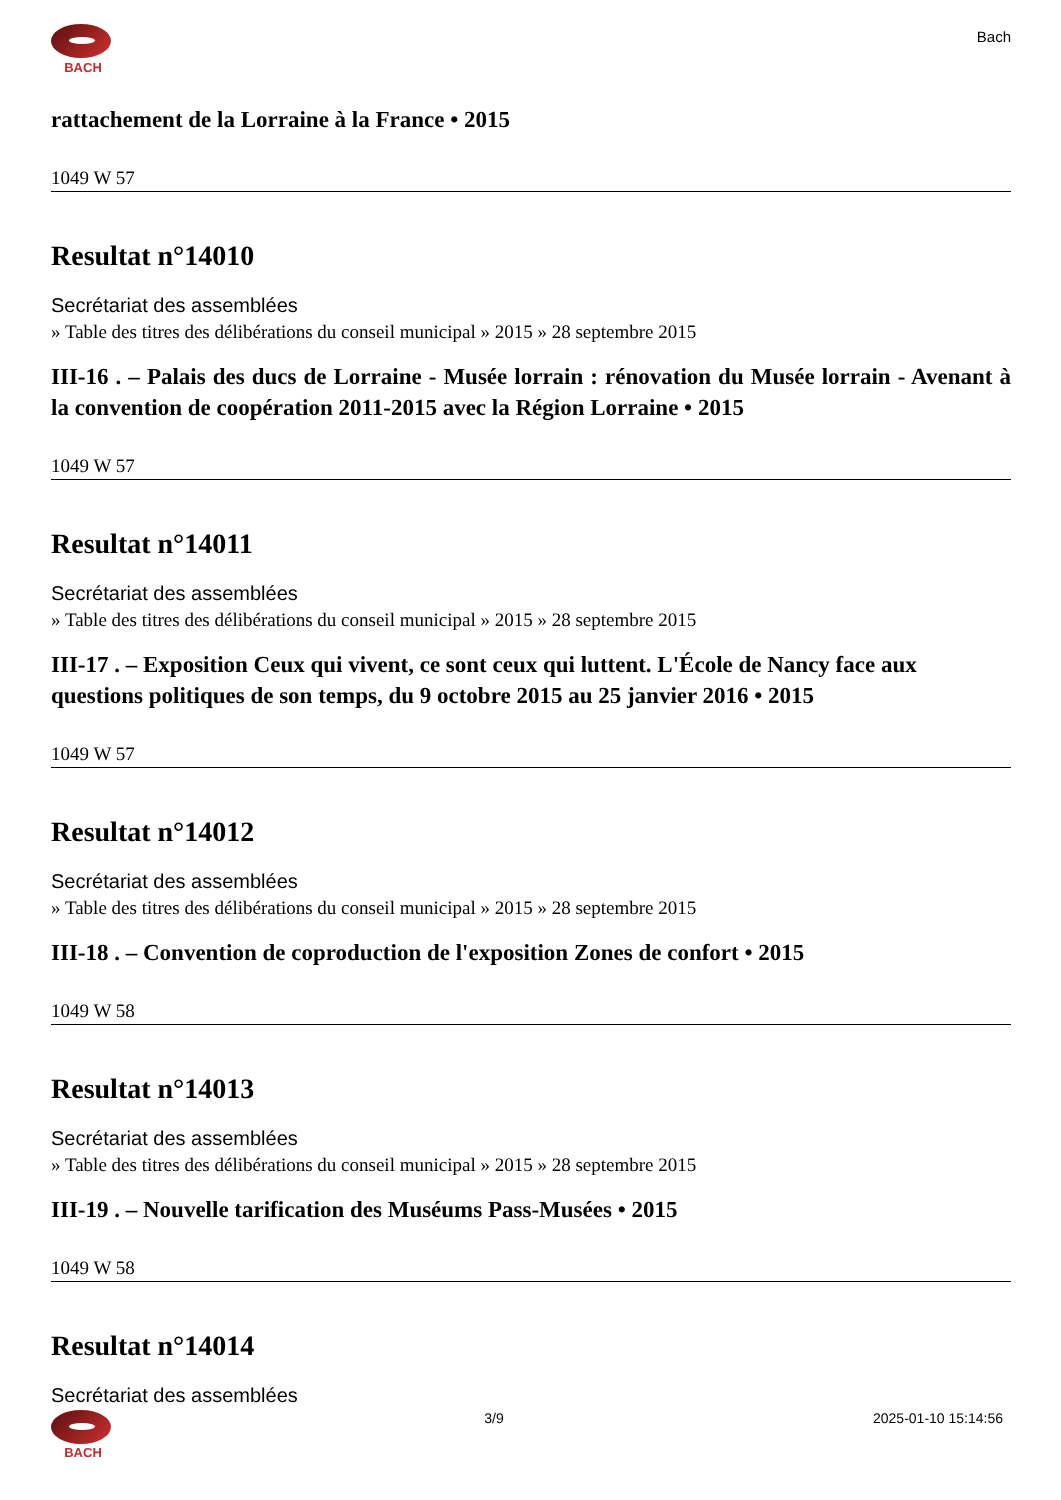BACH
Bach
rattachement de la Lorraine à la France • 2015
1049 W 57
Resultat n°14010
Secrétariat des assemblées
» Table des titres des délibérations du conseil municipal » 2015 » 28 septembre 2015
III-16 . – Palais des ducs de Lorraine - Musée lorrain : rénovation du Musée lorrain - Avenant à la convention de coopération 2011-2015 avec la Région Lorraine • 2015
1049 W 57
Resultat n°14011
Secrétariat des assemblées
» Table des titres des délibérations du conseil municipal » 2015 » 28 septembre 2015
III-17 . – Exposition Ceux qui vivent, ce sont ceux qui luttent. L'École de Nancy face aux questions politiques de son temps, du 9 octobre 2015 au 25 janvier 2016 • 2015
1049 W 57
Resultat n°14012
Secrétariat des assemblées
» Table des titres des délibérations du conseil municipal » 2015 » 28 septembre 2015
III-18 . – Convention de coproduction de l'exposition Zones de confort • 2015
1049 W 58
Resultat n°14013
Secrétariat des assemblées
» Table des titres des délibérations du conseil municipal » 2015 » 28 septembre 2015
III-19 . – Nouvelle tarification des Muséums Pass-Musées • 2015
1049 W 58
Resultat n°14014
Secrétariat des assemblées
BACH 3/9 2025-01-10 15:14:56